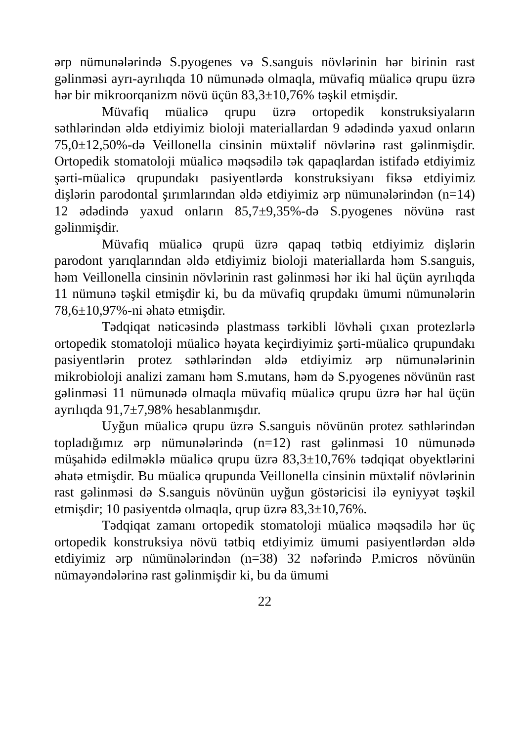ərp nümunələrində S.pyogenes və S.sanguis növlərinin hər birinin rast gəlinməsi ayrı-ayrılıqda 10 nümunədə olmaqla, müvafiq müalicə qrupu üzrə hər bir mikroorqanizm növü üçün 83,3±10,76% təşkil etmişdir.
Müvafiq müalicə qrupu üzrə ortopedik konstruksiyaların səthlərindən əldə etdiyimiz bioloji materiallardan 9 ədədində yaxud onların 75,0±12,50%-də Veillonella cinsinin müxtəlif növlərinə rast gəlinmişdir. Ortopedik stomatoloji müalicə məqsədilə tək qapaqlardan istifadə etdiyimiz şərti-müalicə qrupundakı pasiyentlərdə konstruksiyanı fiksə etdiyimiz dişlərin parodontal şırımlarından əldə etdiyimiz ərp nümunələrindən (n=14) 12 ədədində yaxud onların 85,7±9,35%-də S.pyogenes növünə rast gəlinmişdir.
Müvafiq müalicə qrupü üzrə qapaq tətbiq etdiyimiz dişlərin parodont yarıqlarından əldə etdiyimiz bioloji materiallarda həm S.sanguis, həm Veillonella cinsinin növlərinin rast gəlinməsi hər iki hal üçün ayrılıqda 11 nümunə təşkil etmişdir ki, bu da müvafiq qrupdakı ümumi nümunələrin 78,6±10,97%-ni əhatə etmişdir.
Tədqiqat nəticəsində plastmass tərkibli lövhəli çıxan protezlərlə ortopedik stomatoloji müalicə həyata keçirdiyimiz şərti-müalicə qrupundakı pasiyentlərin protez səthlərindən əldə etdiyimiz ərp nümunələrinin mikrobioloji analizi zamanı həm S.mutans, həm də S.pyogenes növünün rast gəlinməsi 11 nümunədə olmaqla müvafiq müalicə qrupu üzrə hər hal üçün ayrılıqda 91,7±7,98% hesablanmışdır.
Uyğun müalicə qrupu üzrə S.sanguis növünün protez səthlərindən topladığımız ərp nümunələrində (n=12) rast gəlinməsi 10 nümunədə müşahidə edilməklə müalicə qrupu üzrə 83,3±10,76% tədqiqat obyektlərini əhatə etmişdir. Bu müalicə qrupunda Veillonella cinsinin müxtəlif növlərinin rast gəlinməsi də S.sanguis növünün uyğun göstəricisi ilə eyniyyət təşkil etmişdir; 10 pasiyentdə olmaqla, qrup üzrə 83,3±10,76%.
Tədqiqat zamanı ortopedik stomatoloji müalicə məqsədilə hər üç ortopedik konstruksiya növü tətbiq etdiyimiz ümumi pasiyentlərdən əldə etdiyimiz ərp nümünələrindən (n=38) 32 nəfərində P.micros növünün nümayəndələrinə rast gəlinmişdir ki, bu da ümumi
22